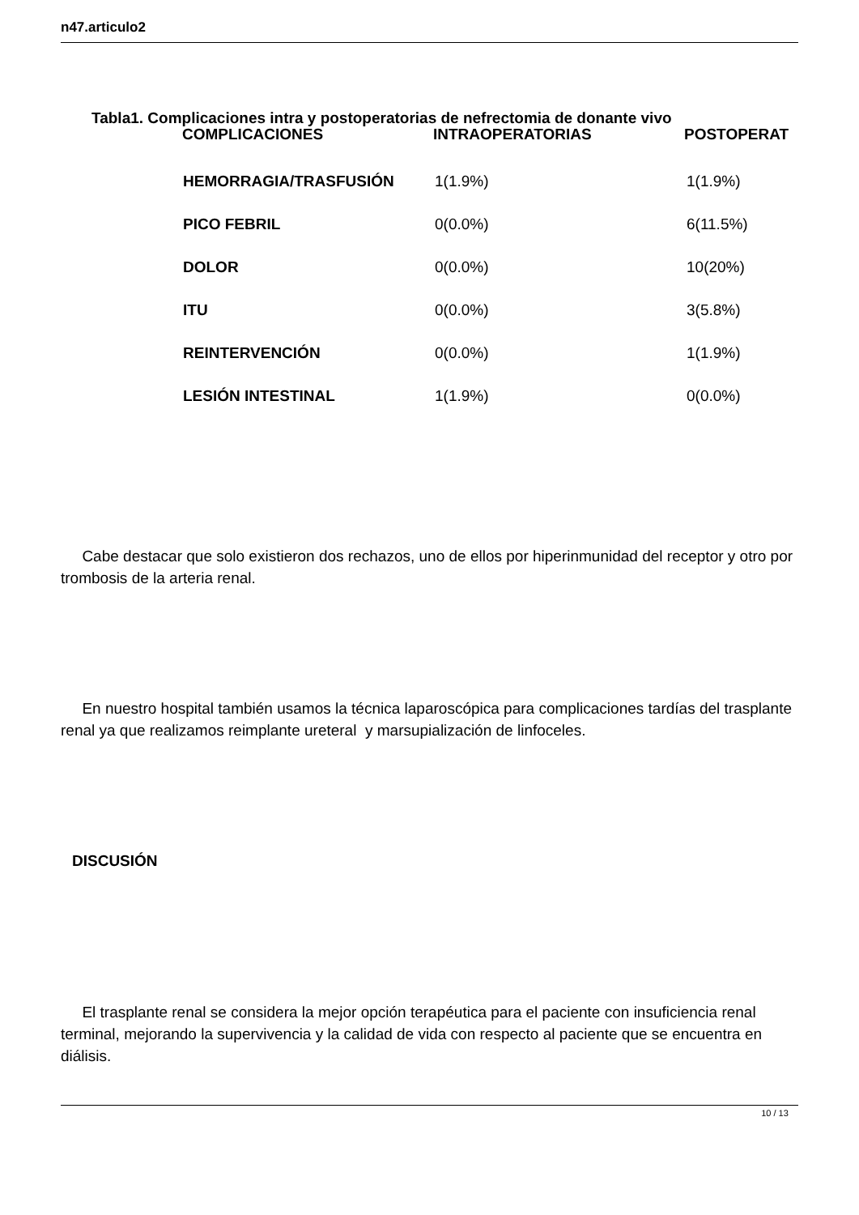n47.articulo2
Tabla1. Complicaciones intra y postoperatorias de nefrectomia de donante vivo
| COMPLICACIONES | INTRAOPERATORIAS | POSTOPERAT |
| --- | --- | --- |
| HEMORRAGIA/TRASFUSIÓN | 1(1.9%) | 1(1.9%) |
| PICO FEBRIL | 0(0.0%) | 6(11.5%) |
| DOLOR | 0(0.0%) | 10(20%) |
| ITU | 0(0.0%) | 3(5.8%) |
| REINTERVENCIÓN | 0(0.0%) | 1(1.9%) |
| LESIÓN INTESTINAL | 1(1.9%) | 0(0.0%) |
Cabe destacar que solo existieron dos rechazos, uno de ellos por hiperinmunidad del receptor y otro por trombosis de la arteria renal.
En nuestro hospital también usamos la técnica laparoscópica para complicaciones tardías del trasplante renal ya que realizamos reimplante ureteral y marsupialización de linfoceles.
DISCUSIÓN
El trasplante renal se considera la mejor opción terapéutica para el paciente con insuficiencia renal terminal, mejorando la supervivencia y la calidad de vida con respecto al paciente que se encuentra en diálisis.
10 / 13